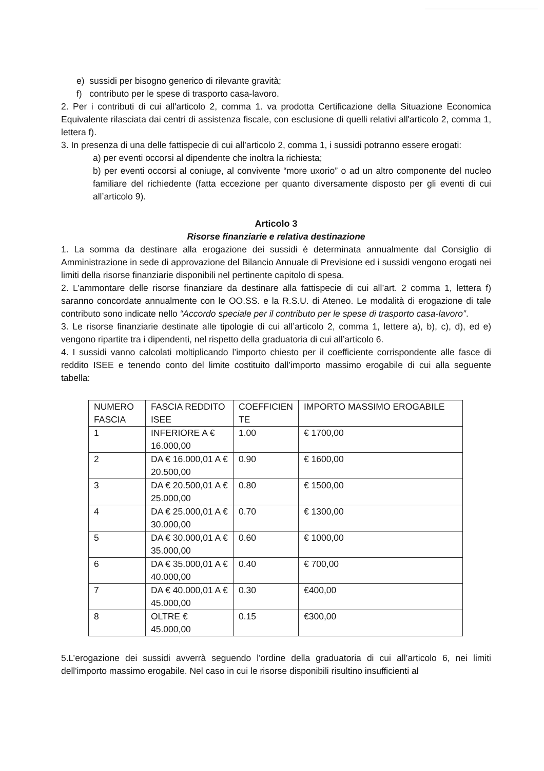e) sussidi per bisogno generico di rilevante gravità;
f) contributo per le spese di trasporto casa-lavoro.
2. Per i contributi di cui all'articolo 2, comma 1. va prodotta Certificazione della Situazione Economica Equivalente rilasciata dai centri di assistenza fiscale, con esclusione di quelli relativi all'articolo 2, comma 1, lettera f).
3. In presenza di una delle fattispecie di cui all’articolo 2, comma 1, i sussidi potranno essere erogati:
a) per eventi occorsi al dipendente che inoltra la richiesta;
b) per eventi occorsi al coniuge, al convivente “more uxorio” o ad un altro componente del nucleo familiare del richiedente (fatta eccezione per quanto diversamente disposto per gli eventi di cui all’articolo 9).
Articolo 3
Risorse finanziarie e relativa destinazione
1. La somma da destinare alla erogazione dei sussidi è determinata annualmente dal Consiglio di Amministrazione in sede di approvazione del Bilancio Annuale di Previsione ed i sussidi vengono erogati nei limiti della risorse finanziarie disponibili nel pertinente capitolo di spesa.
2. L’ammontare delle risorse finanziare da destinare alla fattispecie di cui all’art. 2 comma 1, lettera f) saranno concordate annualmente con le OO.SS. e la R.S.U. di Ateneo. Le modalità di erogazione di tale contributo sono indicate nello “Accordo speciale per il contributo per le spese di trasporto casa-lavoro”.
3. Le risorse finanziarie destinate alle tipologie di cui all’articolo 2, comma 1, lettere a), b), c), d), ed e) vengono ripartite tra i dipendenti, nel rispetto della graduatoria di cui all’articolo 6.
4. I sussidi vanno calcolati moltiplicando l’importo chiesto per il coefficiente corrispondente alle fasce di reddito ISEE e tenendo conto del limite costituito dall’importo massimo erogabile di cui alla seguente tabella:
| NUMERO FASCIA | FASCIA REDDITO ISEE | COEFFICIEN TE | IMPORTO MASSIMO EROGABILE |
| 1 | INFERIORE A € 16.000,00 | 1.00 | € 1700,00 |
| 2 | DA € 16.000,01 A € 20.500,00 | 0.90 | € 1600,00 |
| 3 | DA € 20.500,01 A € 25.000,00 | 0.80 | € 1500,00 |
| 4 | DA € 25.000,01 A € 30.000,00 | 0.70 | € 1300,00 |
| 5 | DA € 30.000,01 A € 35.000,00 | 0.60 | € 1000,00 |
| 6 | DA € 35.000,01 A € 40.000,00 | 0.40 | € 700,00 |
| 7 | DA € 40.000,01 A € 45.000,00 | 0.30 | €400,00 |
| 8 | OLTRE € 45.000,00 | 0.15 | €300,00 |
5.L’erogazione dei sussidi avverrà seguendo l'ordine della graduatoria di cui all’articolo 6, nei limiti dell'importo massimo erogabile. Nel caso in cui le risorse disponibili risultino insufficienti al